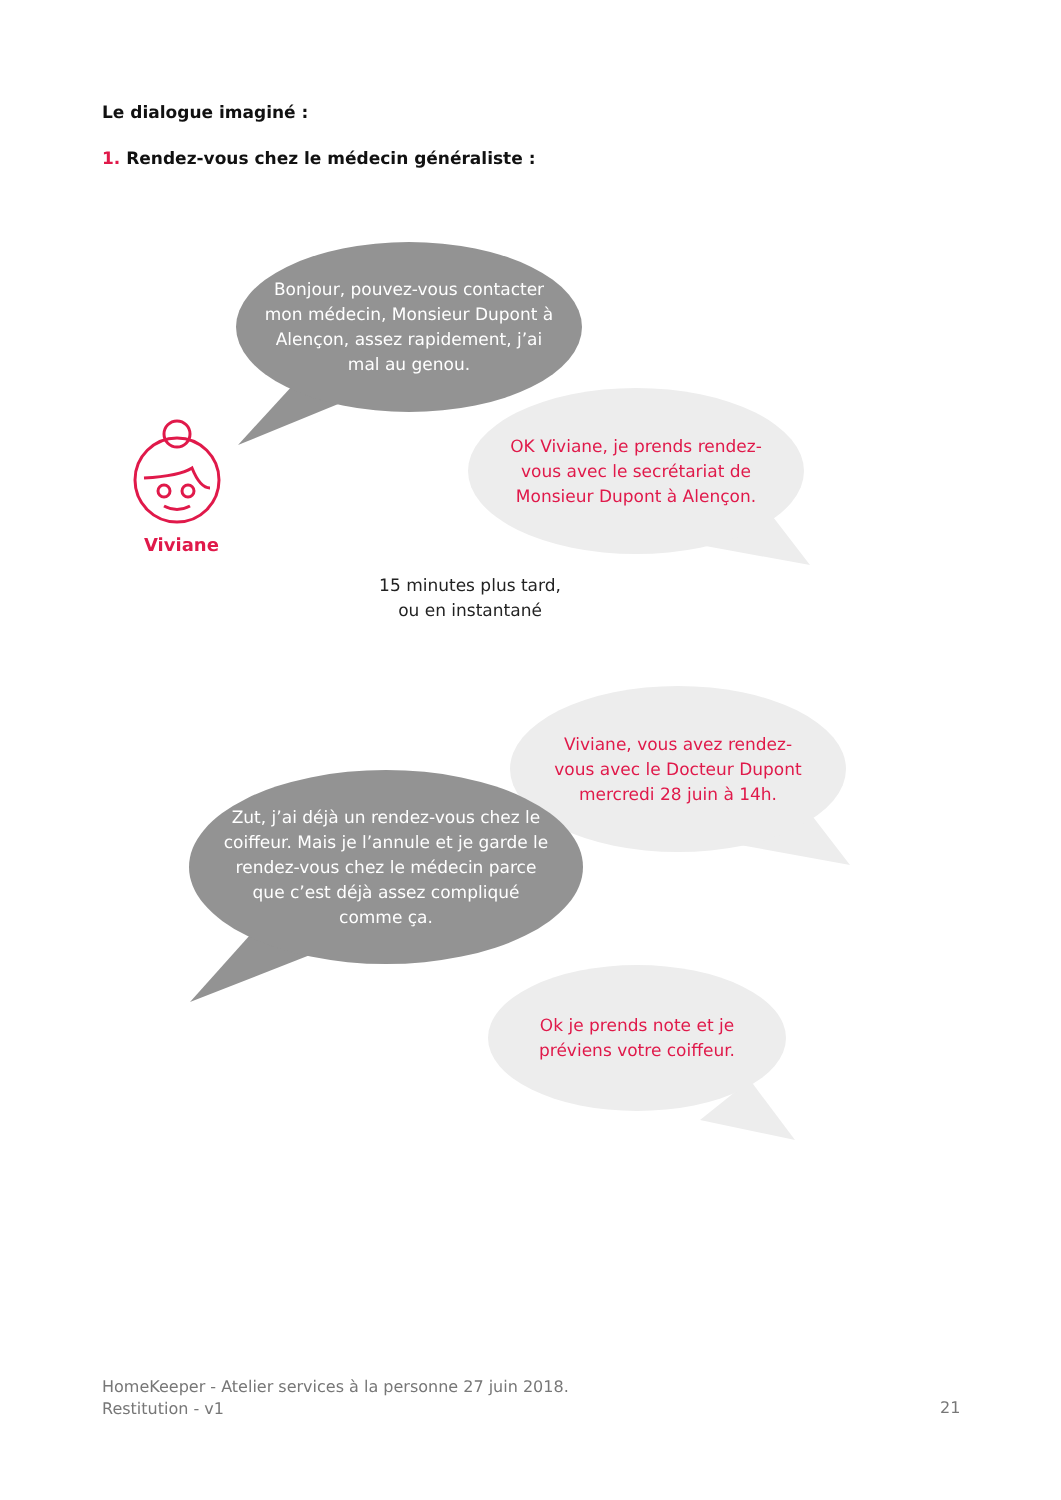Le dialogue imaginé :
1. Rendez-vous chez le médecin généraliste :
Bonjour, pouvez-vous contacter mon médecin, Monsieur Dupont à Alençon, assez rapidement, j’ai mal au genou.
Viviane
OK Viviane, je prends rendez-vous avec le secrétariat de Monsieur Dupont à Alençon.
15 minutes plus tard, ou en instantané
Viviane, vous avez rendez-vous avec le Docteur Dupont mercredi 28 juin à 14h.
Zut, j’ai déjà un rendez-vous chez le coiffeur. Mais je l’annule et je garde le rendez-vous chez le médecin parce que c’est déjà assez compliqué comme ça.
Ok je prends note et je préviens votre coiffeur.
HomeKeeper - Atelier services à la personne 27 juin 2018.
Restitution - v1
21